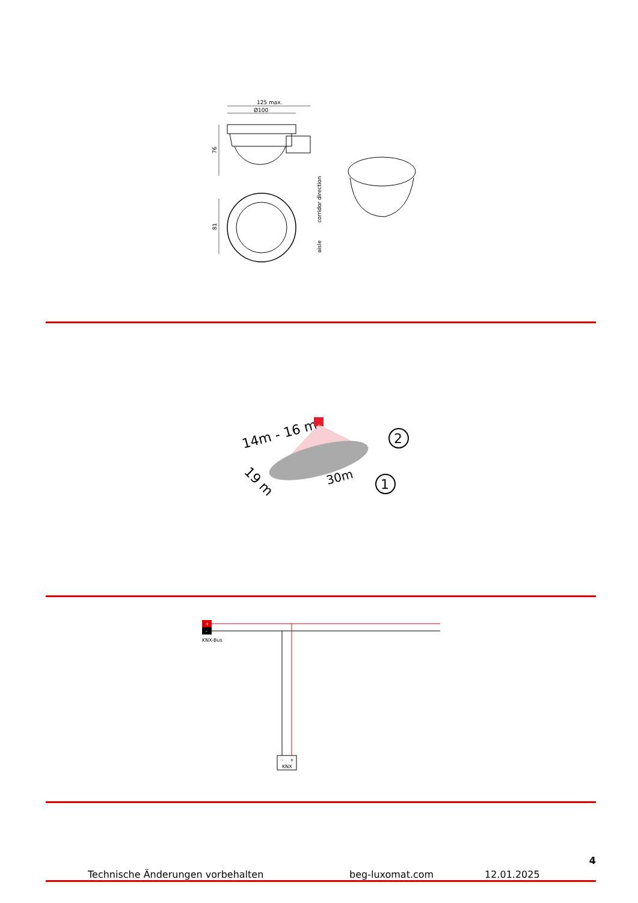125 max.
Ø100
76
81
corridor direction
aisle
14m - 16 m
19 m
30m
2
1
+
-
KNX-Bus
-
+
KNX
4
Technische Änderungen vorbehalten beg-luxomat.com 12.01.2025